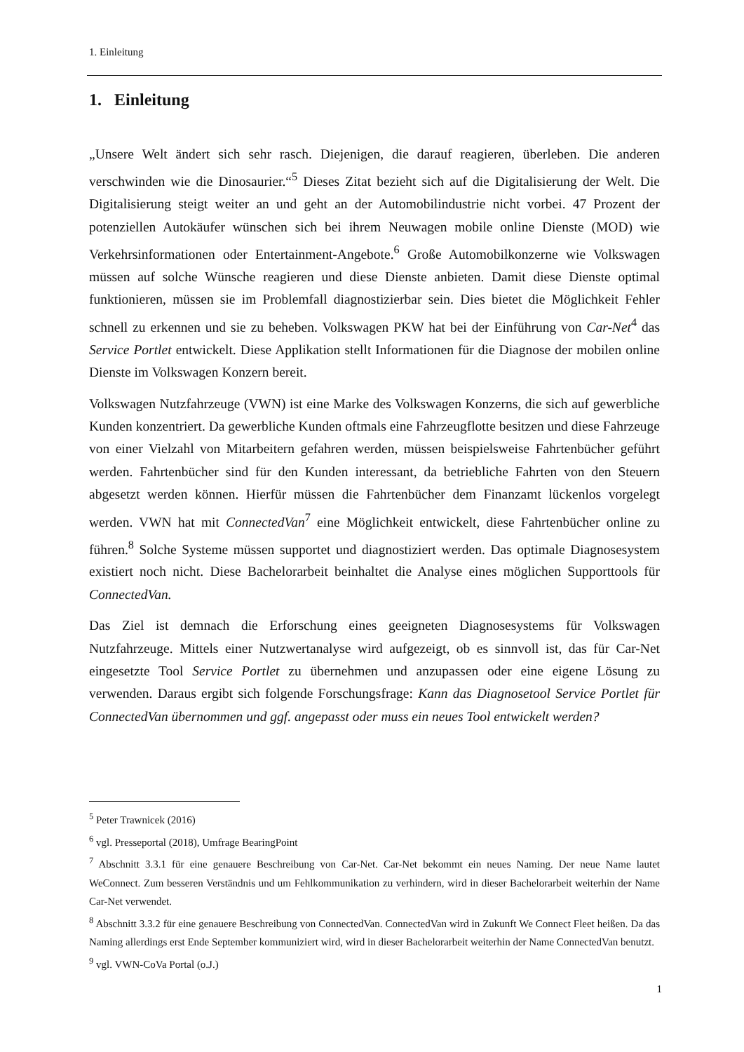1. Einleitung
1. Einleitung
„Unsere Welt ändert sich sehr rasch. Diejenigen, die darauf reagieren, überleben. Die anderen verschwinden wie die Dinosaurier.“<sup>5</sup> Dieses Zitat bezieht sich auf die Digitalisierung der Welt. Die Digitalisierung steigt weiter an und geht an der Automobilindustrie nicht vorbei. 47 Prozent der potenziellen Autokäufer wünschen sich bei ihrem Neuwagen mobile online Dienste (MOD) wie Verkehrsinformationen oder Entertainment-Angebote.<sup>6</sup> Große Automobilkonzerne wie Volkswagen müssen auf solche Wünsche reagieren und diese Dienste anbieten. Damit diese Dienste optimal funktionieren, müssen sie im Problemfall diagnostizierbar sein. Dies bietet die Möglichkeit Fehler schnell zu erkennen und sie zu beheben. Volkswagen PKW hat bei der Einführung von Car-Net<sup>4</sup> das Service Portlet entwickelt. Diese Applikation stellt Informationen für die Diagnose der mobilen online Dienste im Volkswagen Konzern bereit.
Volkswagen Nutzfahrzeuge (VWN) ist eine Marke des Volkswagen Konzerns, die sich auf gewerbliche Kunden konzentriert. Da gewerbliche Kunden oftmals eine Fahrzeugflotte besitzen und diese Fahrzeuge von einer Vielzahl von Mitarbeitern gefahren werden, müssen beispielsweise Fahrtenbücher geführt werden. Fahrtenbücher sind für den Kunden interessant, da betriebliche Fahrten von den Steuern abgesetzt werden können. Hierfür müssen die Fahrtenbücher dem Finanzamt lückenlos vorgelegt werden. VWN hat mit ConnectedVan<sup>7</sup> eine Möglichkeit entwickelt, diese Fahrtenbücher online zu führen.<sup>8</sup> Solche Systeme müssen supportet und diagnostiziert werden. Das optimale Diagnosesystem existiert noch nicht. Diese Bachelorarbeit beinhaltet die Analyse eines möglichen Supporttools für ConnectedVan.
Das Ziel ist demnach die Erforschung eines geeigneten Diagnosesystems für Volkswagen Nutzfahrzeuge. Mittels einer Nutzwertanalyse wird aufgezeigt, ob es sinnvoll ist, das für Car-Net eingesetzte Tool Service Portlet zu übernehmen und anzupassen oder eine eigene Lösung zu verwenden. Daraus ergibt sich folgende Forschungsfrage: Kann das Diagnosetool Service Portlet für ConnectedVan übernommen und ggf. angepasst oder muss ein neues Tool entwickelt werden?
<sup>5</sup> Peter Trawnicek (2016)
<sup>6</sup> vgl. Presseportal (2018), Umfrage BearingPoint
<sup>7</sup> Abschnitt 3.3.1 für eine genauere Beschreibung von Car-Net. Car-Net bekommt ein neues Naming. Der neue Name lautet WeConnect. Zum besseren Verständnis und um Fehlkommunikation zu verhindern, wird in dieser Bachelorarbeit weiterhin der Name Car-Net verwendet.
<sup>8</sup> Abschnitt 3.3.2 für eine genauere Beschreibung von ConnectedVan. ConnectedVan wird in Zukunft We Connect Fleet heißen. Da das Naming allerdings erst Ende September kommuniziert wird, wird in dieser Bachelorarbeit weiterhin der Name ConnectedVan benutzt.
<sup>9</sup> vgl. VWN-CoVa Portal (o.J.)
1